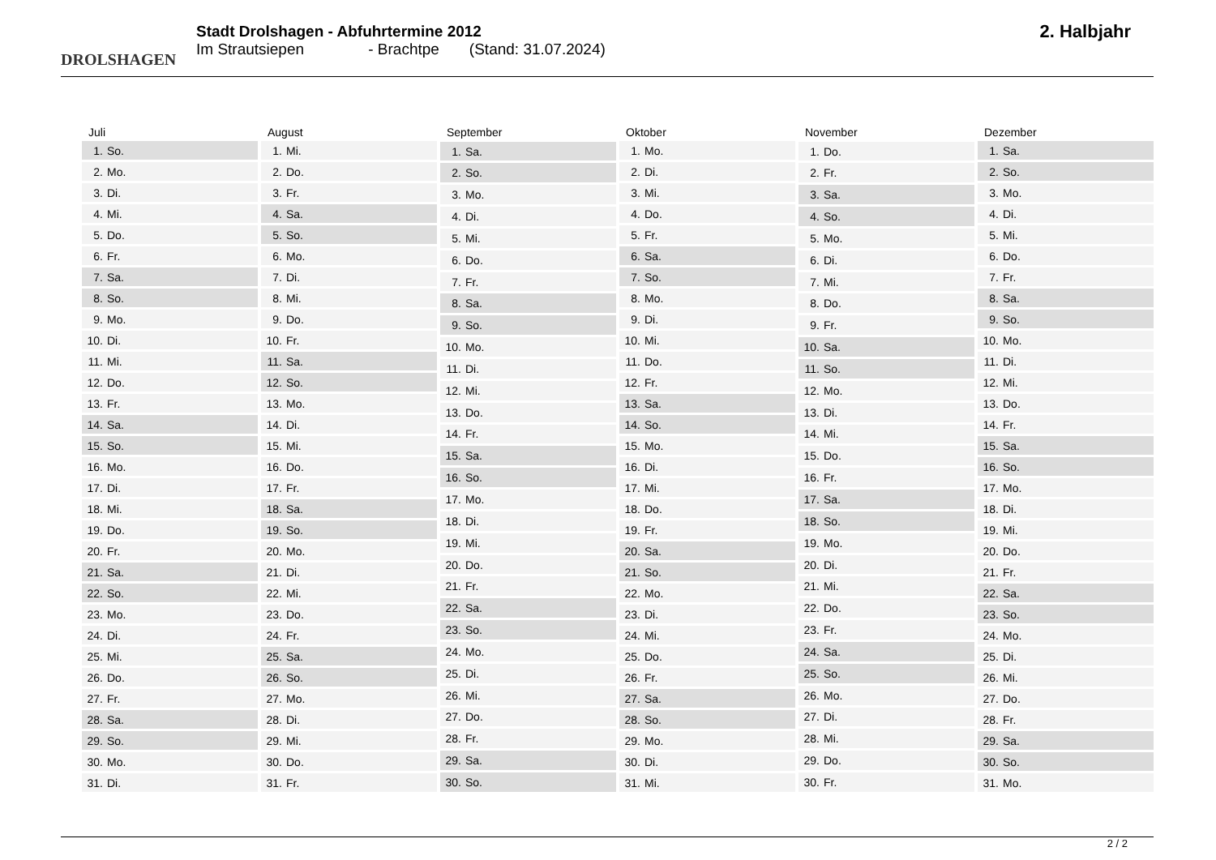DROLSHAGEN
Stadt Drolshagen - Abfuhrtermine 2012
Im Strautsiepen - Brachtpe (Stand: 31.07.2024)
2. Halbjahr
| Juli | |
| --- | --- |
| 1. | So. |
| 2. | Mo. |
| 3. | Di. |
| 4. | Mi. |
| 5. | Do. |
| 6. | Fr. |
| 7. | Sa. |
| 8. | So. |
| 9. | Mo. |
| 10. | Di. |
| 11. | Mi. |
| 12. | Do. |
| 13. | Fr. |
| 14. | Sa. |
| 15. | So. |
| 16. | Mo. |
| 17. | Di. |
| 18. | Mi. |
| 19. | Do. |
| 20. | Fr. |
| 21. | Sa. |
| 22. | So. |
| 23. | Mo. |
| 24. | Di. |
| 25. | Mi. |
| 26. | Do. |
| 27. | Fr. |
| 28. | Sa. |
| 29. | So. |
| 30. | Mo. |
| 31. | Di. |
| August | |
| --- | --- |
| 1. | Mi. |
| 2. | Do. |
| 3. | Fr. |
| 4. | Sa. |
| 5. | So. |
| 6. | Mo. |
| 7. | Di. |
| 8. | Mi. |
| 9. | Do. |
| 10. | Fr. |
| 11. | Sa. |
| 12. | So. |
| 13. | Mo. |
| 14. | Di. |
| 15. | Mi. |
| 16. | Do. |
| 17. | Fr. |
| 18. | Sa. |
| 19. | So. |
| 20. | Mo. |
| 21. | Di. |
| 22. | Mi. |
| 23. | Do. |
| 24. | Fr. |
| 25. | Sa. |
| 26. | So. |
| 27. | Mo. |
| 28. | Di. |
| 29. | Mi. |
| 30. | Do. |
| 31. | Fr. |
| September | |
| --- | --- |
| 1. | Sa. |
| 2. | So. |
| 3. | Mo. |
| 4. | Di. |
| 5. | Mi. |
| 6. | Do. |
| 7. | Fr. |
| 8. | Sa. |
| 9. | So. |
| 10. | Mo. |
| 11. | Di. |
| 12. | Mi. |
| 13. | Do. |
| 14. | Fr. |
| 15. | Sa. |
| 16. | So. |
| 17. | Mo. |
| 18. | Di. |
| 19. | Mi. |
| 20. | Do. |
| 21. | Fr. |
| 22. | Sa. |
| 23. | So. |
| 24. | Mo. |
| 25. | Di. |
| 26. | Mi. |
| 27. | Do. |
| 28. | Fr. |
| 29. | Sa. |
| 30. | So. |
| Oktober | |
| --- | --- |
| 1. | Mo. |
| 2. | Di. |
| 3. | Mi. |
| 4. | Do. |
| 5. | Fr. |
| 6. | Sa. |
| 7. | So. |
| 8. | Mo. |
| 9. | Di. |
| 10. | Mi. |
| 11. | Do. |
| 12. | Fr. |
| 13. | Sa. |
| 14. | So. |
| 15. | Mo. |
| 16. | Di. |
| 17. | Mi. |
| 18. | Do. |
| 19. | Fr. |
| 20. | Sa. |
| 21. | So. |
| 22. | Mo. |
| 23. | Di. |
| 24. | Mi. |
| 25. | Do. |
| 26. | Fr. |
| 27. | Sa. |
| 28. | So. |
| 29. | Mo. |
| 30. | Di. |
| 31. | Mi. |
| November | |
| --- | --- |
| 1. | Do. |
| 2. | Fr. |
| 3. | Sa. |
| 4. | So. |
| 5. | Mo. |
| 6. | Di. |
| 7. | Mi. |
| 8. | Do. |
| 9. | Fr. |
| 10. | Sa. |
| 11. | So. |
| 12. | Mo. |
| 13. | Di. |
| 14. | Mi. |
| 15. | Do. |
| 16. | Fr. |
| 17. | Sa. |
| 18. | So. |
| 19. | Mo. |
| 20. | Di. |
| 21. | Mi. |
| 22. | Do. |
| 23. | Fr. |
| 24. | Sa. |
| 25. | So. |
| 26. | Mo. |
| 27. | Di. |
| 28. | Mi. |
| 29. | Do. |
| 30. | Fr. |
| Dezember | |
| --- | --- |
| 1. | Sa. |
| 2. | So. |
| 3. | Mo. |
| 4. | Di. |
| 5. | Mi. |
| 6. | Do. |
| 7. | Fr. |
| 8. | Sa. |
| 9. | So. |
| 10. | Mo. |
| 11. | Di. |
| 12. | Mi. |
| 13. | Do. |
| 14. | Fr. |
| 15. | Sa. |
| 16. | So. |
| 17. | Mo. |
| 18. | Di. |
| 19. | Mi. |
| 20. | Do. |
| 21. | Fr. |
| 22. | Sa. |
| 23. | So. |
| 24. | Mo. |
| 25. | Di. |
| 26. | Mi. |
| 27. | Do. |
| 28. | Fr. |
| 29. | Sa. |
| 30. | So. |
| 31. | Mo. |
2 / 2